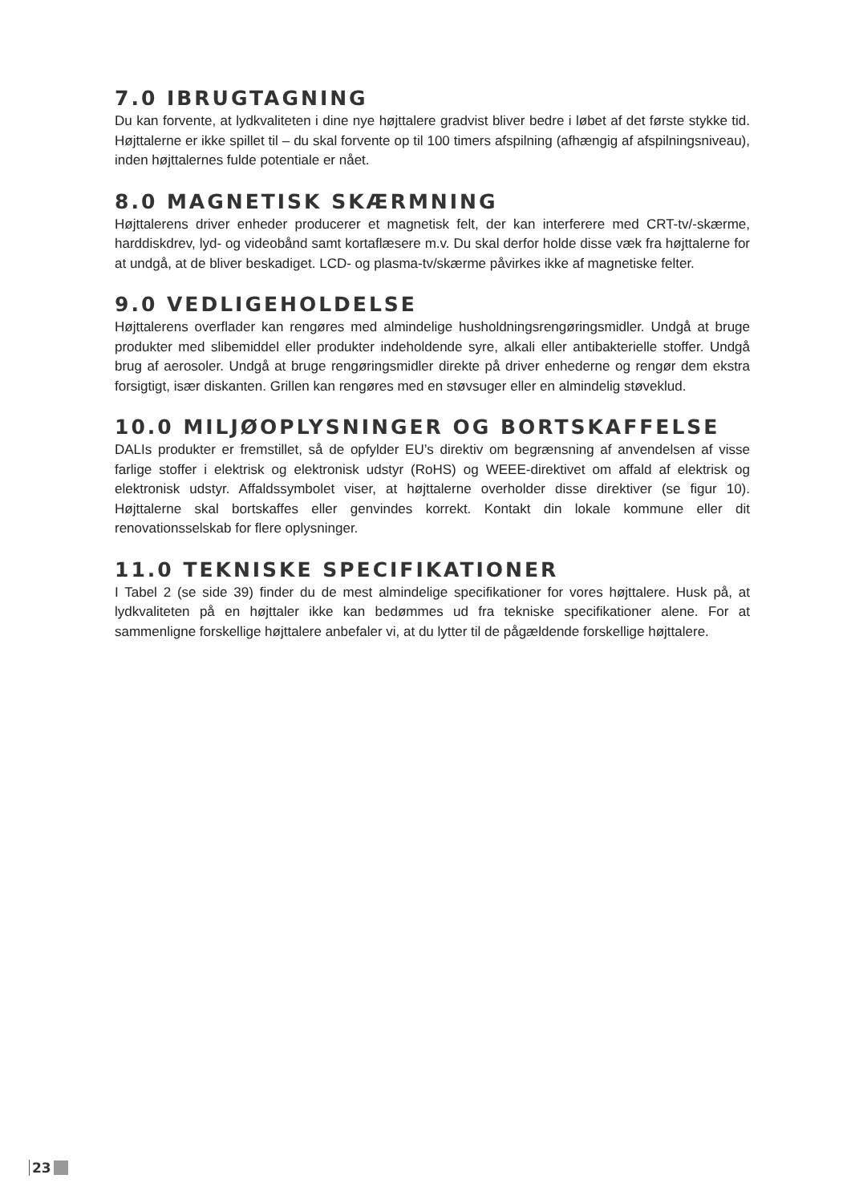7.0 IBRUGTAGNING
Du kan forvente, at lydkvaliteten i dine nye højttalere gradvist bliver bedre i løbet af det første stykke tid. Højttalerne er ikke spillet til – du skal forvente op til 100 timers afspilning (afhængig af afspilningsniveau), inden højttalernes fulde potentiale er nået.
8.0 MAGNETISK SKÆRMNING
Højttalerens driver enheder producerer et magnetisk felt, der kan interferere med CRT-tv/-skærme, harddiskdrev, lyd- og videobånd samt kortaflæsere m.v. Du skal derfor holde disse væk fra højttalerne for at undgå, at de bliver beskadiget. LCD- og plasma-tv/skærme påvirkes ikke af magnetiske felter.
9.0 VEDLIGEHOLDELSE
Højttalerens overflader kan rengøres med almindelige husholdningsrengøringsmidler. Undgå at bruge produkter med slibemiddel eller produkter indeholdende syre, alkali eller antibakterielle stoffer. Undgå brug af aerosoler. Undgå at bruge rengøringsmidler direkte på driver enhederne og rengør dem ekstra forsigtigt, især diskanten. Grillen kan rengøres med en støvsuger eller en almindelig støveklud.
10.0 MILJØOPLYSNINGER OG BORTSKAFFELSE
DALIs produkter er fremstillet, så de opfylder EU’s direktiv om begrænsning af anvendelsen af visse farlige stoffer i elektrisk og elektronisk udstyr (RoHS) og WEEE-direktivet om affald af elektrisk og elektronisk udstyr. Affaldssymbolet viser, at højttalerne overholder disse direktiver (se figur 10). Højttalerne skal bortskaffes eller genvindes korrekt. Kontakt din lokale kommune eller dit renovationsselskab for flere oplysninger.
11.0 TEKNISKE SPECIFIKATIONER
I Tabel 2 (se side 39) finder du de mest almindelige specifikationer for vores højttalere. Husk på, at lydkvaliteten på en højttaler ikke kan bedømmes ud fra tekniske specifikationer alene. For at sammenligne forskellige højttalere anbefaler vi, at du lytter til de pågældende forskellige højttalere.
23